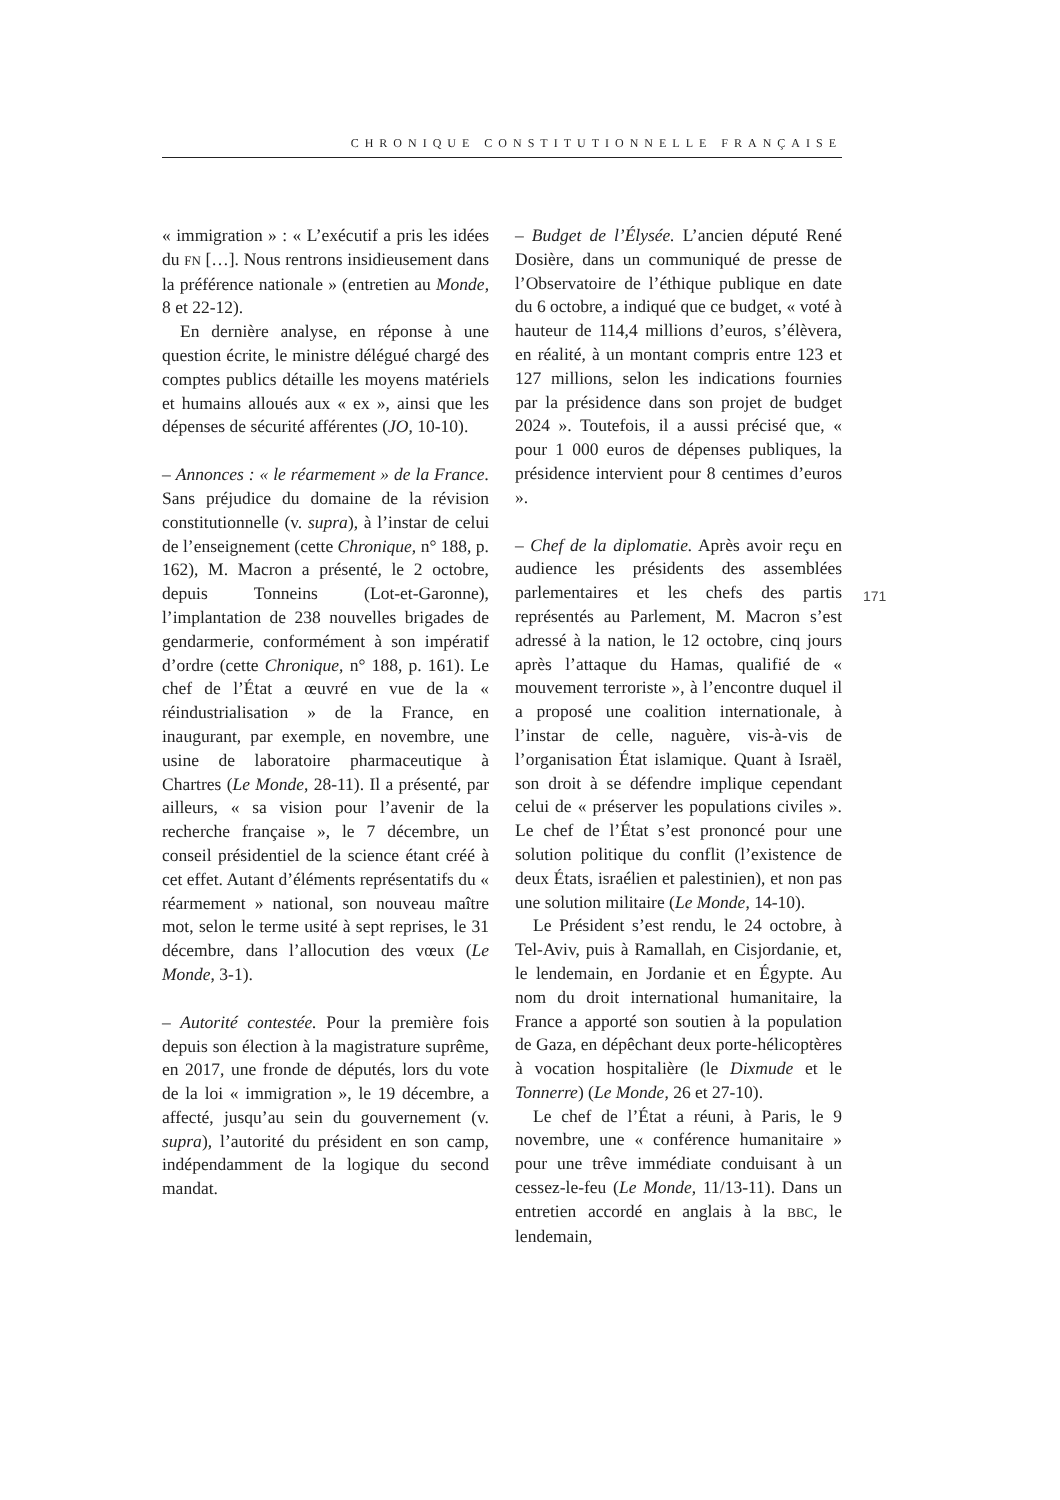CHRONIQUE CONSTITUTIONNELLE FRANÇAISE
« immigration » : « L’exécutif a pris les idées du FN […]. Nous rentrons insidieusement dans la préférence nationale » (entretien au Monde, 8 et 22-12).
En dernière analyse, en réponse à une question écrite, le ministre délégué chargé des comptes publics détaille les moyens matériels et humains alloués aux « ex », ainsi que les dépenses de sécurité afférentes (JO, 10-10).
– Annonces : « le réarmement » de la France. Sans préjudice du domaine de la révision constitutionnelle (v. supra), à l’instar de celui de l’enseignement (cette Chronique, n° 188, p. 162), M. Macron a présenté, le 2 octobre, depuis Tonneins (Lot-et-Garonne), l’implantation de 238 nouvelles brigades de gendarmerie, conformément à son impératif d’ordre (cette Chronique, n° 188, p. 161). Le chef de l’État a œuvré en vue de la « réindustrialisation » de la France, en inaugurant, par exemple, en novembre, une usine de laboratoire pharmaceutique à Chartres (Le Monde, 28-11). Il a présenté, par ailleurs, « sa vision pour l’avenir de la recherche française », le 7 décembre, un conseil présidentiel de la science étant créé à cet effet. Autant d’éléments représentatifs du « réarmement » national, son nouveau maître mot, selon le terme usité à sept reprises, le 31 décembre, dans l’allocution des vœux (Le Monde, 3-1).
– Autorité contestée. Pour la première fois depuis son élection à la magistrature suprême, en 2017, une fronde de députés, lors du vote de la loi « immigration », le 19 décembre, a affecté, jusqu’au sein du gouvernement (v. supra), l’autorité du président en son camp, indépendamment de la logique du second mandat.
– Budget de l’Élysée. L’ancien député René Dosière, dans un communiqué de presse de l’Observatoire de l’éthique publique en date du 6 octobre, a indiqué que ce budget, « voté à hauteur de 114,4 millions d’euros, s’élèvera, en réalité, à un montant compris entre 123 et 127 millions, selon les indications fournies par la présidence dans son projet de budget 2024 ». Toutefois, il a aussi précisé que, « pour 1 000 euros de dépenses publiques, la présidence intervient pour 8 centimes d’euros ».
– Chef de la diplomatie. Après avoir reçu en audience les présidents des assemblées parlementaires et les chefs des partis représentés au Parlement, M. Macron s’est adressé à la nation, le 12 octobre, cinq jours après l’attaque du Hamas, qualifié de « mouvement terroriste », à l’encontre duquel il a proposé une coalition internationale, à l’instar de celle, naguère, vis-à-vis de l’organisation État islamique. Quant à Israël, son droit à se défendre implique cependant celui de « préserver les populations civiles ». Le chef de l’État s’est prononcé pour une solution politique du conflit (l’existence de deux États, israélien et palestinien), et non pas une solution militaire (Le Monde, 14-10).
Le Président s’est rendu, le 24 octobre, à Tel-Aviv, puis à Ramallah, en Cisjordanie, et, le lendemain, en Jordanie et en Égypte. Au nom du droit international humanitaire, la France a apporté son soutien à la population de Gaza, en dépêchant deux porte-hélicoptères à vocation hospitalière (le Dixmude et le Tonnerre) (Le Monde, 26 et 27-10).
Le chef de l’État a réuni, à Paris, le 9 novembre, une « conférence humanitaire » pour une trêve immédiate conduisant à un cessez-le-feu (Le Monde, 11/13-11). Dans un entretien accordé en anglais à la BBC, le lendemain,
171